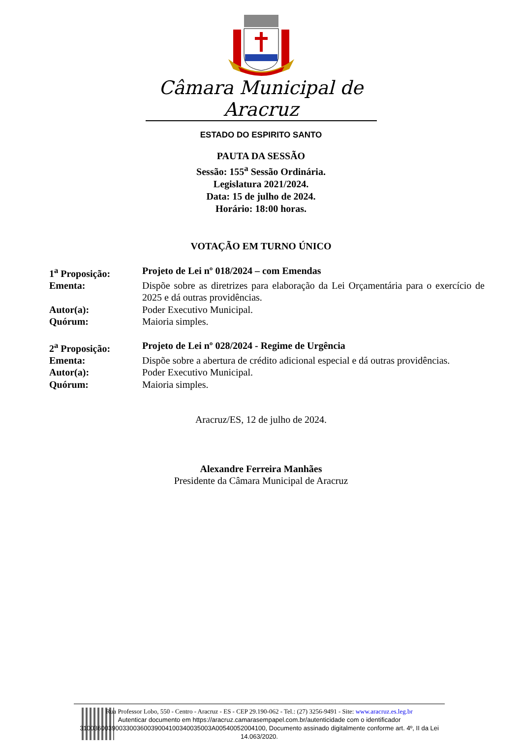Câmara Municipal de Aracruz
ESTADO DO ESPIRITO SANTO
PAUTA DA SESSÃO
Sessão: 155<sup>a</sup> Sessão Ordinária.
Legislatura 2021/2024.
Data: 15 de julho de 2024.
Horário: 18:00 horas.
VOTAÇÃO EM TURNO ÚNICO
| 1<sup>a</sup> Proposição: | Projeto de Lei nº 018/2024 – com Emendas |
| Ementa: | Dispõe sobre as diretrizes para elaboração da Lei Orçamentária para o exercício de 2025 e dá outras providências. |
| Autor(a): | Poder Executivo Municipal. |
| Quórum: | Maioria simples. |
| 2<sup>a</sup> Proposição: | Projeto de Lei nº 028/2024 - Regime de Urgência |
| Ementa: | Dispõe sobre a abertura de crédito adicional especial e dá outras providências. |
| Autor(a): | Poder Executivo Municipal. |
| Quórum: | Maioria simples. |
Aracruz/ES, 12 de julho de 2024.
Alexandre Ferreira Manhães
Presidente da Câmara Municipal de Aracruz
Rua Professor Lobo, 550 - Centro - Aracruz - ES - CEP 29.190-062 - Tel.: (27) 3256-9491 - Site: www.aracruz.es.leg.br
Autenticar documento em https://aracruz.camarasempapel.com.br/autenticidade com o identificador 3100360039003300360039004100340035003A00540052004100, Documento assinado digitalmente conforme art. 4º, II da Lei 14.063/2020.